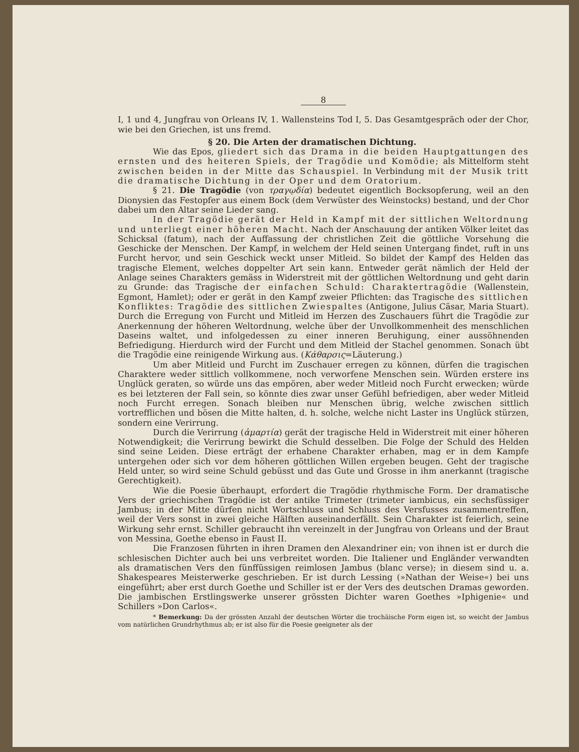8
I, 1 und 4, Jungfrau von Orleans IV, 1. Wallensteins Tod I, 5. Das Gesamtgespräch oder der Chor, wie bei den Griechen, ist uns fremd.
§ 20. Die Arten der dramatischen Dichtung.
Wie das Epos, gliedert sich das Drama in die beiden Hauptgattungen des ernsten und des heiteren Spiels, der Tragödie und Komödie; als Mittelform steht zwischen beiden in der Mitte das Schauspiel. In Verbindung mit der Musik tritt die dramatische Dichtung in der Oper und dem Oratorium.
§ 21. Die Tragödie (von τραγῳδία) bedeutet eigentlich Bocksopferung, weil an den Dionysien das Festopfer aus einem Bock (dem Verwüster des Weinstocks) bestand, und der Chor dabei um den Altar seine Lieder sang.
In der Tragödie gerät der Held in Kampf mit der sittlichen Weltordnung und unterliegt einer höheren Macht. Nach der Anschauung der antiken Völker leitet das Schicksal (fatum), nach der Auffassung der christlichen Zeit die göttliche Vorsehung die Geschicke der Menschen. Der Kampf, in welchem der Held seinen Untergang findet, ruft in uns Furcht hervor, und sein Geschick weckt unser Mitleid. So bildet der Kampf des Helden das tragische Element, welches doppelter Art sein kann. Entweder gerät nämlich der Held der Anlage seines Charakters gemäss in Widerstreit mit der göttlichen Weltordnung und geht darin zu Grunde: das Tragische der einfachen Schuld: Charaktertragödie (Wallenstein, Egmont, Hamlet); oder er gerät in den Kampf zweier Pflichten: das Tragische des sittlichen Konfliktes: Tragödie des sittlichen Zwiespaltes (Antigone, Julius Cäsar, Maria Stuart). Durch die Erregung von Furcht und Mitleid im Herzen des Zuschauers führt die Tragödie zur Anerkennung der höheren Weltordnung, welche über der Unvollkommenheit des menschlichen Daseins waltet, und infolgedessen zu einer inneren Beruhigung, einer aussöhnenden Befriedigung. Hierdurch wird der Furcht und dem Mitleid der Stachel genommen. Sonach übt die Tragödie eine reinigende Wirkung aus. (Κάθαρσις=Läuterung.)
Um aber Mitleid und Furcht im Zuschauer erregen zu können, dürfen die tragischen Charaktere weder sittlich vollkommene, noch verworfene Menschen sein. Würden erstere ins Unglück geraten, so würde uns das empören, aber weder Mitleid noch Furcht erwecken; würde es bei letzteren der Fall sein, so könnte dies zwar unser Gefühl befriedigen, aber weder Mitleid noch Furcht erregen. Sonach bleiben nur Menschen übrig, welche zwischen sittlich vortrefflichen und bösen die Mitte halten, d. h. solche, welche nicht Laster ins Unglück stürzen, sondern eine Verirrung.
Durch die Verirrung (ἁμαρτία) gerät der tragische Held in Widerstreit mit einer höheren Notwendigkeit; die Verirrung bewirkt die Schuld desselben. Die Folge der Schuld des Helden sind seine Leiden. Diese erträgt der erhabene Charakter erhaben, mag er in dem Kampfe untergehen oder sich vor dem höheren göttlichen Willen ergeben beugen. Geht der tragische Held unter, so wird seine Schuld gebüsst und das Gute und Grosse in ihm anerkannt (tragische Gerechtigkeit).
Wie die Poesie überhaupt, erfordert die Tragödie rhythmische Form. Der dramatische Vers der griechischen Tragödie ist der antike Trimeter (trimeter iambicus, ein sechsfüssiger Jambus; in der Mitte dürfen nicht Wortschluss und Schluss des Versfusses zusammentreffen, weil der Vers sonst in zwei gleiche Hälften auseinanderfällt. Sein Charakter ist feierlich, seine Wirkung sehr ernst. Schiller gebraucht ihn vereinzelt in der Jungfrau von Orleans und der Braut von Messina, Goethe ebenso in Faust II.
Die Franzosen führten in ihren Dramen den Alexandriner ein; von ihnen ist er durch die schlesischen Dichter auch bei uns verbreitet worden. Die Italiener und Engländer verwandten als dramatischen Vers den fünffüssigen reimlosen Jambus (blanc verse); in diesem sind u. a. Shakespeares Meisterwerke geschrieben. Er ist durch Lessing (»Nathan der Weise«) bei uns eingeführt; aber erst durch Goethe und Schiller ist er der Vers des deutschen Dramas geworden. Die jambischen Erstlingswerke unserer grössten Dichter waren Goethes »Iphigenie« und Schillers »Don Carlos«.
* Bemerkung: Da der grössten Anzahl der deutschen Wörter die trochäische Form eigen ist, so weicht der Jambus vom natürlichen Grundrhythmus ab; er ist also für die Poesie geeigneter als der